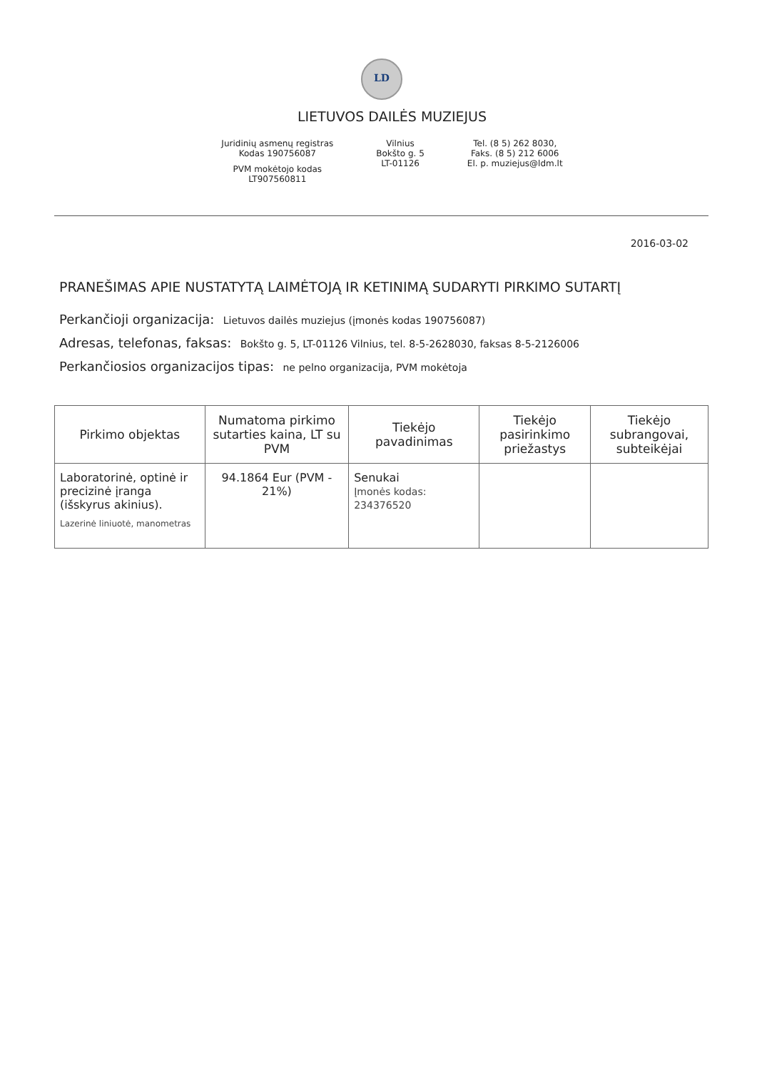LD
LIETUVOS DAILĖS MUZIEJUS
Juridinių asmenų registras
Kodas 190756087
PVM mokėtojo kodas
LT907560811
Vilnius
Bokšto g. 5
LT-01126
Tel. (8 5) 262 8030,
Faks. (8 5) 212 6006
El. p. muziejus@ldm.lt
2016-03-02
PRANEŠIMAS APIE NUSTATYTĄ LAIMĖTOJĄ IR KETINIMĄ SUDARYTI PIRKIMO SUTARTĮ
Perkančioji organizacija: Lietuvos dailės muziejus (įmonės kodas 190756087)
Adresas, telefonas, faksas: Bokšto g. 5, LT-01126 Vilnius, tel. 8-5-2628030, faksas 8-5-2126006
Perkančiosios organizacijos tipas: ne pelno organizacija, PVM mokėtoja
| Pirkimo objektas | Numatoma pirkimo sutarties kaina, LT su PVM | Tiekėjo pavadinimas | Tiekėjo pasirinkimo priežastys | Tiekėjo subrangovai, subteikėjai |
| --- | --- | --- | --- | --- |
| Laboratorinė, optinė ir precizinė įranga (išskyrus akinius). Lazerinė liniuotė, manometras | 94.1864 Eur (PVM - 21%) | Senukai Įmonės kodas: 234376520 | | |